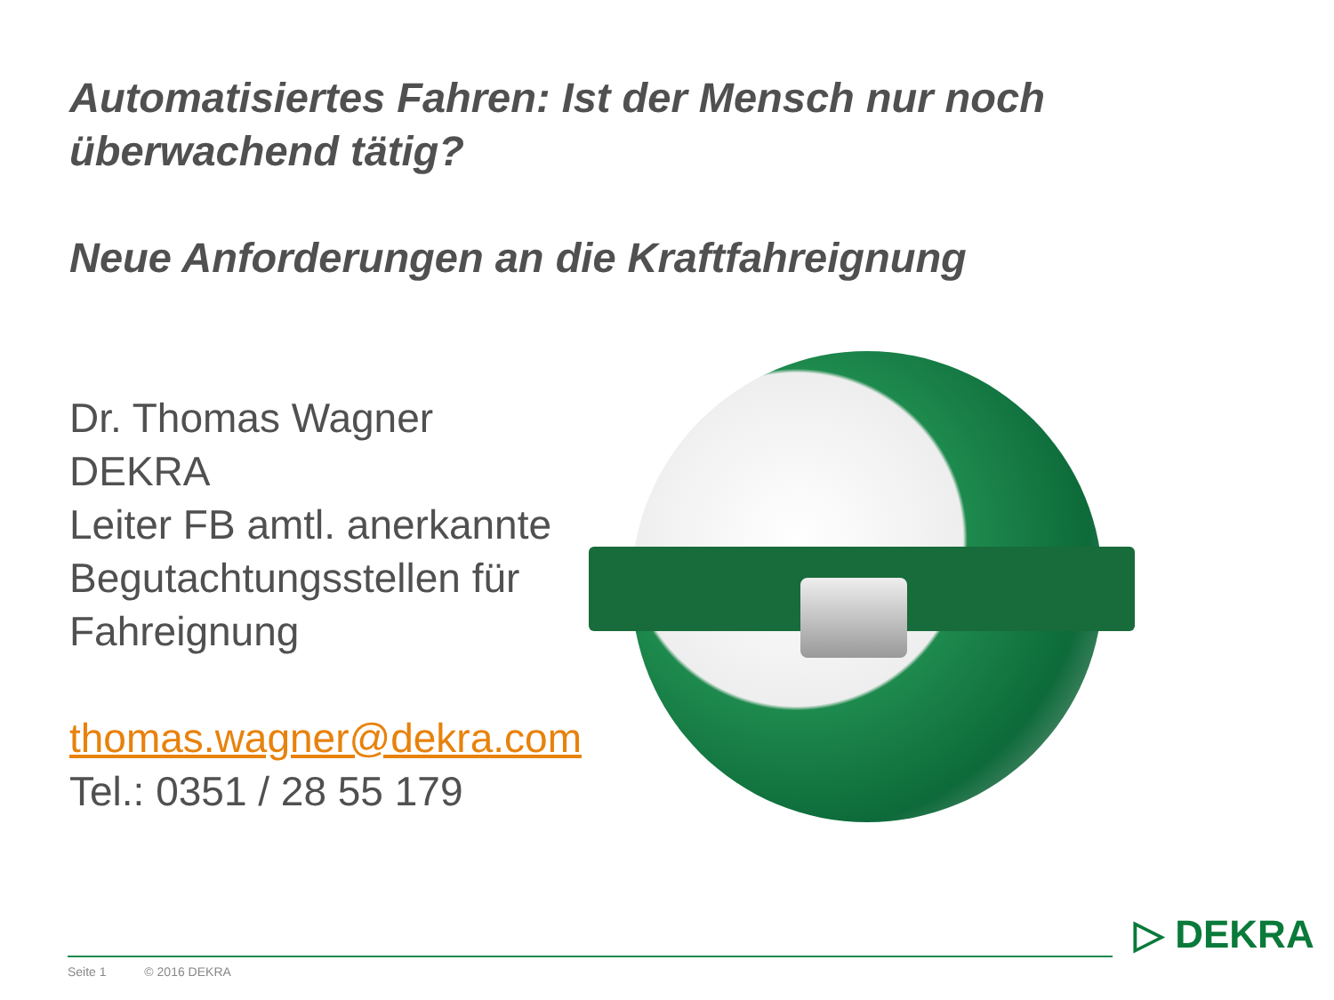Automatisiertes Fahren: Ist der Mensch nur noch überwachend tätig?
Neue Anforderungen an die Kraftfahreignung
Dr. Thomas Wagner
DEKRA
Leiter FB amtl. anerkannte Begutachtungsstellen für Fahreignung
thomas.wagner@dekra.com
Tel.: 0351 / 28 55 179
Seite 1 © 2016 DEKRA
▷ DEKRA